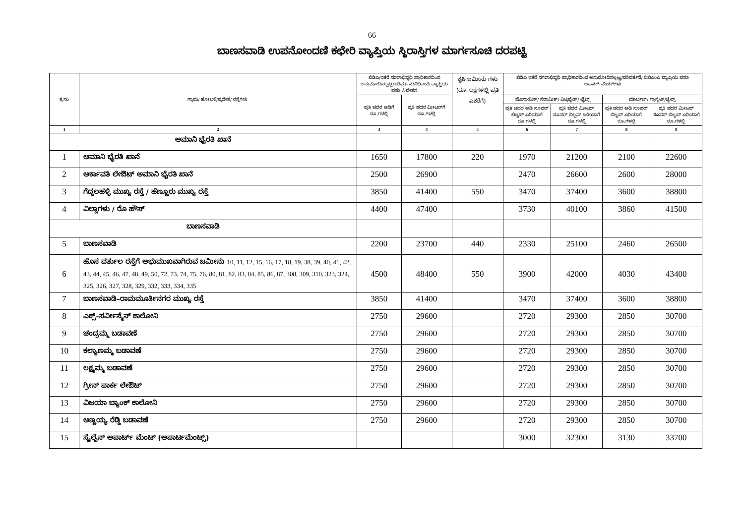66
ಬಾಣಸವಾಡಿ ಉಪನೋಂದಣಿ ಕಛೇರಿ ವ್ಯಾಪ್ತಿಯ ಸ್ಥಿರಾಸ್ತಿಗಳ ಮಾರ್ಗಸೂಚಿ ದರಪಟ್ಟಿ
| ಕ್ರ.ಸಂ | ಗ್ರಾಮ/ ಹೋಬಳಿ/ಪ್ರದೇಶ/ ರಸ್ತೆಗಳು. | ಬಿಡಿಎ/ಇತರೆ ನರರಾಭಿವೃಧಿ ಪ್ರಾಧಿಕಾರದಿಂದ ಅನುಮೋದಿಸಲ್ಪಟ್ಟ/ಪರಿವರ್ತನೆ/ಬಿಬಿಎಂಪಿ ವ್ಯಾಪ್ತಿಯ ವಸತಿ ನಿವೇಶನ | | ಕೃಷಿ ಜಮೀನು ಗಳು (ರೂ. ಲಕ್ಷಗಳಲ್ಲಿ ಪ್ರತಿ ಎಕರೆಗೆ) | ಬಿಡಿಎ ಇತರೆ ನಗರಾಭಿವೃಧಿ ಪ್ರಾಧಿಕಾರದಿಂದ ಅನುಮೋದಿಸಲ್ಪಟ್ಟ/ಪರಿವರ್ತನೆ/ ಬಿಬಿಎಂಪಿ ವ್ಯಾಪ್ತಿಯ ವಸತಿ ಅಪಾರ್ಟ್‌ಮೆಂಟ್‌ಗಳು | | | |
| --- | --- | --- | --- | --- | --- | --- | --- | --- |
| | | ಪ್ರತಿ ಚದರ ಅಡಿಗೆ ರೂ.ಗಳಲ್ಲಿ | ಪ್ರತಿ ಚದರ ಮೀಟರ್‌ಗೆ ರೂ.ಗಳಲ್ಲಿ | | ಮೊಸಾಯಿಕ್/ ಸೆರಾಮಿಕ್/ ವಿಟ್ರಿಫೈಡ್/ ಟೈಲ್ಸ್ | | ಮಾರ್ಬಲ್/ ಗ್ರಾನೈಟ್/ಟೈಲ್ಸ್ | |
| | | | | | ಪ್ರತಿ ಚದರ ಅಡಿ ಸೂಪರ್ ಬಿಲ್ಟಪ್ ಏರಿಯಾಗೆ ರೂ.ಗಳಲ್ಲಿ | ಪ್ರತಿ ಚದರ ಮೀಟರ್ ಸೂಪರ್ ಬಿಲ್ಟಪ್ ಏರಿಯಾಗೆ ರೂ.ಗಳಲ್ಲಿ | ಪ್ರತಿ ಚದರ ಅಡಿ ಸೂಪರ್ ಬಿಲ್ಟಪ್ ಏರಿಯಾಗೆ ರೂ.ಗಳಲ್ಲಿ | ಪ್ರತಿ ಚದರ ಮೀಟರ್ ಸೂಪರ್ ಬಿಲ್ಟಪ್ ಏರಿಯಾಗೆ ರೂ.ಗಳಲ್ಲಿ |
| 1 | 2 | 3 | 4 | 5 | 6 | 7 | 8 | 9 |
| ಅಮಾನಿ ಭೈರತಿ ಖಾನೆ | | | | | | | | |
| 1 | ಅಮಾನಿ ಭೈರತಿ ಖಾನೆ | 1650 | 17800 | 220 | 1970 | 21200 | 2100 | 22600 |
| 2 | ಅರ್ಕಾವತಿ ಲೇಔಟ್ ಅಮಾನಿ ಭೈರತಿ ಖಾನೆ | 2500 | 26900 | | 2470 | 26600 | 2600 | 28000 |
| 3 | ಗೆದ್ದಲಹಳ್ಳಿ ಮುಖ್ಯ ರಸ್ತೆ / ಹೆಣ್ಣೂರು ಮುಖ್ಯ ರಸ್ತೆ | 3850 | 41400 | 550 | 3470 | 37400 | 3600 | 38800 |
| 4 | ವಿಲ್ಲಾಗಳು / ರೊ ಹೌಸ್ | 4400 | 47400 | | 3730 | 40100 | 3860 | 41500 |
| ಬಾಣಸವಾಡಿ | | | | | | | | |
| 5 | ಬಾಣಸವಾಡಿ | 2200 | 23700 | 440 | 2330 | 25100 | 2460 | 26500 |
| 6 | ಹೊಸ ವರ್ತುಲ ರಸ್ತೆಗೆ ಅಭುಮುಖವಾಗಿರುವ ಜಮೀನು 10, 11, 12, 15, 16, 17, 18, 19, 38, 39, 40, 41, 42, 43, 44, 45, 46, 47, 48, 49, 50, 72, 73, 74, 75, 76, 80, 81, 82, 83, 84, 85, 86, 87, 308, 309, 310, 323, 324, 325, 326, 327, 328, 329, 332, 333, 334, 335 | 4500 | 48400 | 550 | 3900 | 42000 | 4030 | 43400 |
| 7 | ಬಾಣಸವಾಡಿ–ರಾಮಮೂರ್ತಿನಗರ ಮುಖ್ಯ ರಸ್ತೆ | 3850 | 41400 | | 3470 | 37400 | 3600 | 38800 |
| 8 | ಎಕ್ಸ್–ಸರ್ವೀಸ್ಮೆನ್ ಕಾಲೋನಿ | 2750 | 29600 | | 2720 | 29300 | 2850 | 30700 |
| 9 | ಚಂದ್ರಮ್ಮ ಬಡಾವಣೆ | 2750 | 29600 | | 2720 | 29300 | 2850 | 30700 |
| 10 | ಕಲ್ಯಾಣಮ್ಮ ಬಡಾವಣೆ | 2750 | 29600 | | 2720 | 29300 | 2850 | 30700 |
| 11 | ಲಕ್ಷ್ಮಮ್ಮ ಬಡಾವಣೆ | 2750 | 29600 | | 2720 | 29300 | 2850 | 30700 |
| 12 | ಗ್ರೀನ್ ಪಾರ್ಕ ಲೇಔಟ್ | 2750 | 29600 | | 2720 | 29300 | 2850 | 30700 |
| 13 | ವಿಜಯಾ ಬ್ಯಾಂಕ್ ಕಾಲೋನಿ | 2750 | 29600 | | 2720 | 29300 | 2850 | 30700 |
| 14 | ಅಣ್ಣಯ್ಯ ರೆಡ್ಡಿ ಬಡಾವಣೆ | 2750 | 29600 | | 2720 | 29300 | 2850 | 30700 |
| 15 | ಸ್ಕೈಲೈನ್ ಅಪಾರ್ಟ್ ಮೆಂಟ್ (ಅಪಾರ್ಟಮೆಂಟ್ಸ್) | | | | 3000 | 32300 | 3130 | 33700 |